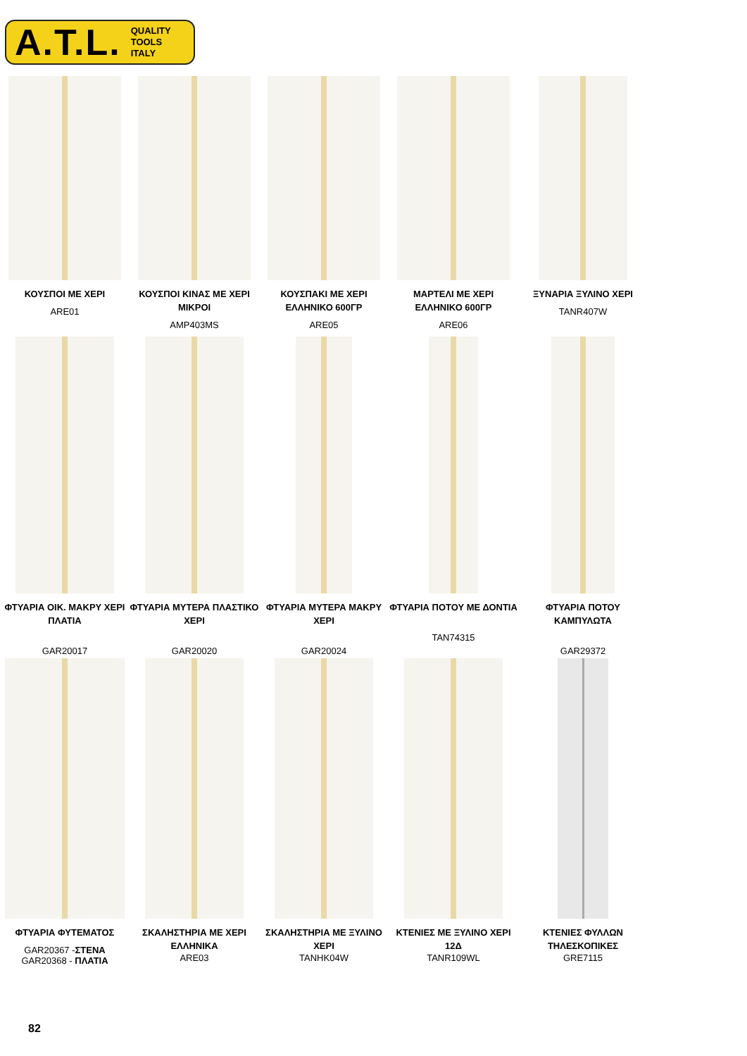A.T.L. QUALITY
TOOLS
ITALY
ΚΟΥΣΠΟΙ ΜΕ ΧΕΡΙ
ARE01
ΚΟΥΣΠΟΙ ΚΙΝΑΣ ΜΕ ΧΕΡΙ ΜΙΚΡΟΙ
AMP403MS
ΚΟΥΣΠΑΚΙ ΜΕ ΧΕΡΙ ΕΛΛΗΝΙΚΟ 600ΓΡ
ARE05
ΜΑΡΤΕΛΙ ΜΕ ΧΕΡΙ ΕΛΛΗΝΙΚΟ 600ΓΡ
ARE06
ΞΥΝΑΡΙΑ ΞΥΛΙΝΟ ΧΕΡΙ
TANR407W
ΦΤΥΑΡΙΑ ΟΙΚ. ΜΑΚΡΥ ΧΕΡΙ ΠΛΑΤΙΑ
GAR20017
ΦΤΥΑΡΙΑ ΜΥΤΕΡΑ ΠΛΑΣΤΙΚΟ ΧΕΡΙ
GAR20020
ΦΤΥΑΡΙΑ ΜΥΤΕΡΑ ΜΑΚΡΥ ΧΕΡΙ
GAR20024
ΦΤΥΑΡΙΑ ΠΟΤΟΥ ΜΕ ΔΟΝΤΙΑ
TAN74315
ΦΤΥΑΡΙΑ ΠΟΤΟΥ ΚΑΜΠΥΛΩΤΑ
GAR29372
ΦΤΥΑΡΙΑ ΦΥΤΕΜΑΤΟΣ
GAR20367 -ΣΤΕΝΑ
GAR20368 - ΠΛΑΤΙΑ
ΣΚΑΛΗΣΤΗΡΙΑ ΜΕ ΧΕΡΙ ΕΛΛΗΝΙΚΑ
ARE03
ΣΚΑΛΗΣΤΗΡΙΑ ΜΕ ΞΥΛΙΝΟ ΧΕΡΙ
TANHK04W
ΚΤΕΝΙΕΣ ΜΕ ΞΥΛΙΝΟ ΧΕΡΙ 12Δ
TANR109WL
ΚΤΕΝΙΕΣ ΦΥΛΛΩΝ ΤΗΛΕΣΚΟΠΙΚΕΣ
GRE7115
82